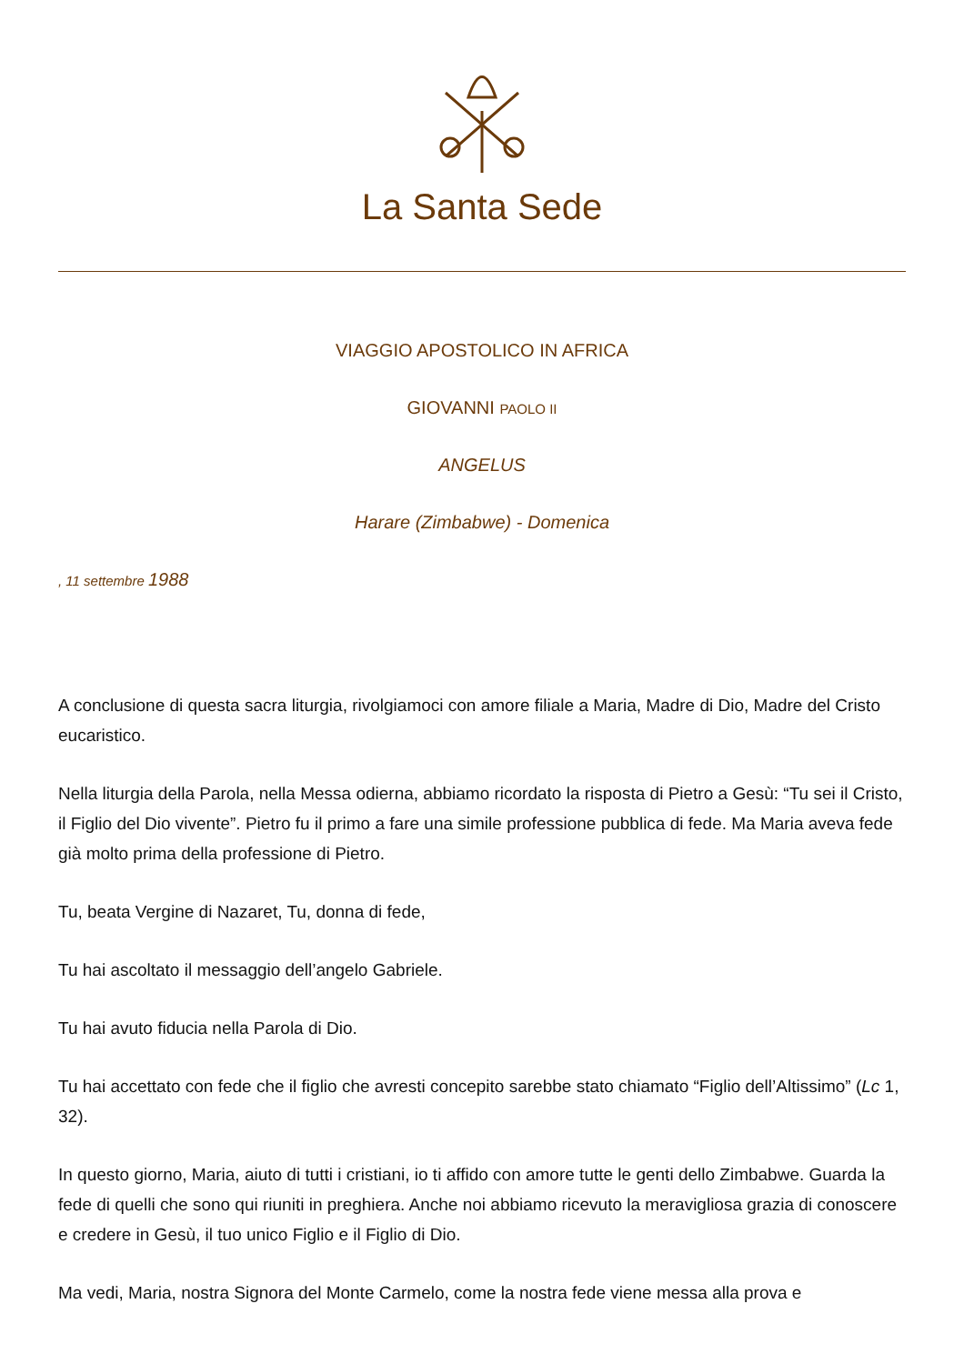La Santa Sede
VIAGGIO APOSTOLICO IN AFRICA
GIOVANNI PAOLO II
ANGELUS
Harare (Zimbabwe) - Domenica
, 11 settembre 1988
A conclusione di questa sacra liturgia, rivolgiamoci con amore filiale a Maria, Madre di Dio, Madre del Cristo eucaristico.
Nella liturgia della Parola, nella Messa odierna, abbiamo ricordato la risposta di Pietro a Gesù: “Tu sei il Cristo, il Figlio del Dio vivente”. Pietro fu il primo a fare una simile professione pubblica di fede. Ma Maria aveva fede già molto prima della professione di Pietro.
Tu, beata Vergine di Nazaret, Tu, donna di fede,
Tu hai ascoltato il messaggio dell’angelo Gabriele.
Tu hai avuto fiducia nella Parola di Dio.
Tu hai accettato con fede che il figlio che avresti concepito sarebbe stato chiamato “Figlio dell’Altissimo” (Lc 1, 32).
In questo giorno, Maria, aiuto di tutti i cristiani, io ti affido con amore tutte le genti dello Zimbabwe. Guarda la fede di quelli che sono qui riuniti in preghiera. Anche noi abbiamo ricevuto la meravigliosa grazia di conoscere e credere in Gesù, il tuo unico Figlio e il Figlio di Dio.
Ma vedi, Maria, nostra Signora del Monte Carmelo, come la nostra fede viene messa alla prova e